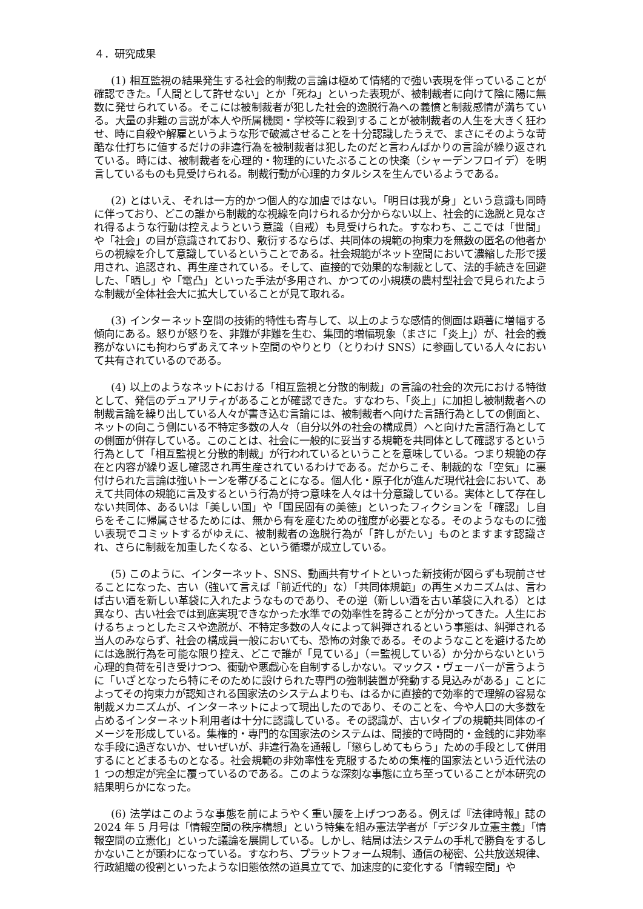４．研究成果
(1) 相互監視の結果発生する社会的制裁の言論は極めて情緒的で強い表現を伴っていることが確認できた。「人間として許せない」とか「死ね」といった表現が、被制裁者に向けて陰に陽に無数に発せられている。そこには被制裁者が犯した社会的逸脱行為への義憤と制裁感情が満ちている。大量の非難の言説が本人や所属機関・学校等に殺到することが被制裁者の人生を大きく狂わせ、時に自殺や解雇というような形で破滅させることを十分認識したうえで、まさにそのような苛酷な仕打ちに値するだけの非違行為を被制裁者は犯したのだと言わんばかりの言論が繰り返されている。時には、被制裁者を心理的・物理的にいたぶることの快楽（シャーデンフロイデ）を明言しているものも見受けられる。制裁行動が心理的カタルシスを生んでいるようである。
(2) とはいえ、それは一方的かつ個人的な加虐ではない。「明日は我が身」という意識も同時に伴っており、どこの誰から制裁的な視線を向けられるか分からない以上、社会的に逸脱と見なされ得るような行動は控えようという意識（自戒）も見受けられた。すなわち、ここでは「世間」や「社会」の目が意識されており、敷衍するならば、共同体の規範の拘束力を無数の匿名の他者からの視線を介して意識しているということである。社会規範がネット空間において濃縮した形で援用され、追認され、再生産されている。そして、直接的で効果的な制裁として、法的手続きを回避した、「晒し」や「電凸」といった手法が多用され、かつての小規模の農村型社会で見られたような制裁が全体社会大に拡大していることが見て取れる。
(3) インターネット空間の技術的特性も寄与して、以上のような感情的側面は顕著に増幅する傾向にある。怒りが怒りを、非難が非難を生む、集団的増幅現象（まさに「炎上」）が、社会的義務がないにも拘わらずあえてネット空間のやりとり（とりわけ SNS）に参画している人々において共有されているのである。
(4) 以上のようなネットにおける「相互監視と分散的制裁」の言論の社会的次元における特徴として、発信のデュアリティがあることが確認できた。すなわち、「炎上」に加担し被制裁者への制裁言論を繰り出している人々が書き込む言論には、被制裁者へ向けた言語行為としての側面と、ネットの向こう側にいる不特定多数の人々（自分以外の社会の構成員）へと向けた言語行為としての側面が併存している。このことは、社会に一般的に妥当する規範を共同体として確認するという行為として「相互監視と分散的制裁」が行われているということを意味している。つまり規範の存在と内容が繰り返し確認され再生産されているわけである。だからこそ、制裁的な「空気」に裏付けられた言論は強いトーンを帯びることになる。個人化・原子化が進んだ現代社会において、あえて共同体の規範に言及するという行為が持つ意味を人々は十分意識している。実体として存在しない共同体、あるいは「美しい国」や「国民固有の美徳」といったフィクションを「確認」し自らをそこに帰属させるためには、無から有を産むための強度が必要となる。そのようなものに強い表現でコミットするがゆえに、被制裁者の逸脱行為が「許しがたい」ものとますます認識され、さらに制裁を加重したくなる、という循環が成立している。
(5) このように、インターネット、SNS、動画共有サイトといった新技術が図らずも現前させることになった、古い（強いて言えば「前近代的」な）「共同体規範」の再生メカニズムは、言わば古い酒を新しい革袋に入れたようなものであり、その逆（新しい酒を古い革袋に入れる）とは異なり、古い社会では到底実現できなかった水準での効率性を誇ることが分かってきた。人生におけるちょっとしたミスや逸脱が、不特定多数の人々によって糾弾されるという事態は、糾弾される当人のみならず、社会の構成員一般においても、恐怖の対象である。そのようなことを避けるためには逸脱行為を可能な限り控え、どこで誰が「見ている」（＝監視している）か分からないという心理的負荷を引き受けつつ、衝動や悪戯心を自制するしかない。マックス・ヴェーバーが言うように「いざとなったら特にそのために設けられた専門の強制装置が発動する見込みがある」ことによってその拘束力が認知される国家法のシステムよりも、はるかに直接的で効率的で理解の容易な制裁メカニズムが、インターネットによって現出したのであり、そのことを、今や人口の大多数を占めるインターネット利用者は十分に認識している。その認識が、古いタイプの規範共同体のイメージを形成している。集権的・専門的な国家法のシステムは、間接的で時間的・金銭的に非効率な手段に過ぎないか、せいぜいが、非違行為を通報し「懲らしめてもらう」ための手段として併用するにとどまるものとなる。社会規範の非効率性を克服するための集権的国家法という近代法の 1 つの想定が完全に覆っているのである。このような深刻な事態に立ち至っていることが本研究の結果明らかになった。
(6) 法学はこのような事態を前にようやく重い腰を上げつつある。例えば『法律時報』誌の 2024 年 5 月号は「情報空間の秩序構想」という特集を組み憲法学者が「デジタル立憲主義」「情報空間の立憲化」といった議論を展開している。しかし、結局は法システムの手札で勝負をするしかないことが顕わになっている。すなわち、プラットフォーム規制、通信の秘密、公共放送規律、行政組織の役割といったような旧態依然の道具立てで、加速度的に変化する「情報空間」や